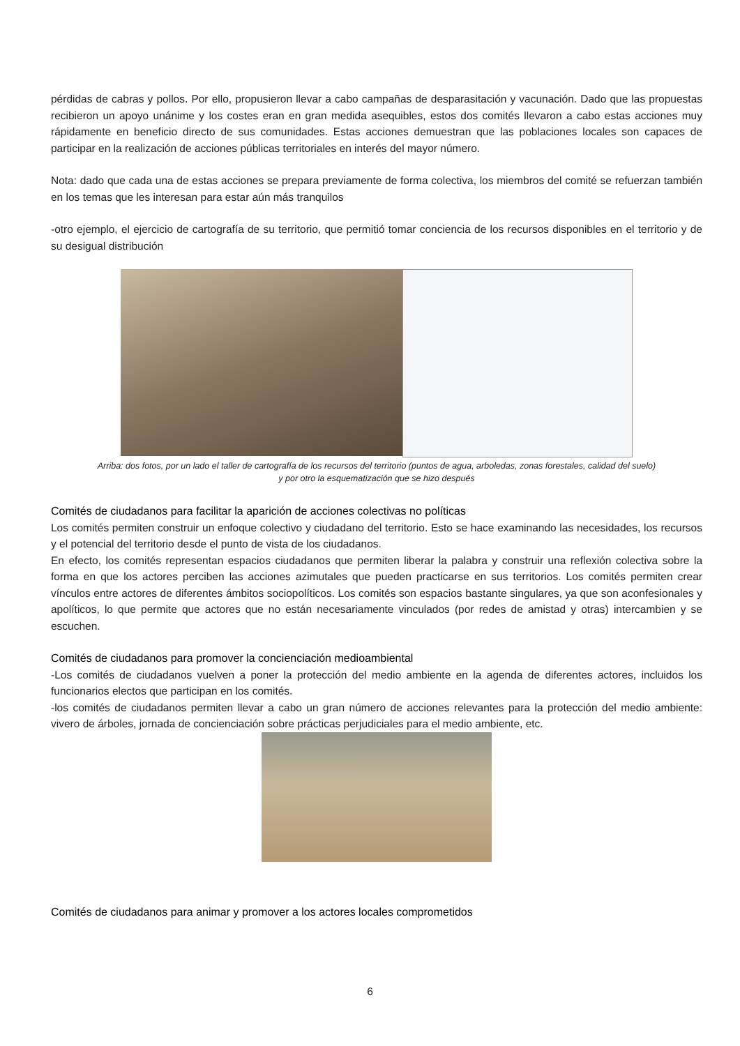pérdidas de cabras y pollos. Por ello, propusieron llevar a cabo campañas de desparasitación y vacunación. Dado que las propuestas recibieron un apoyo unánime y los costes eran en gran medida asequibles, estos dos comités llevaron a cabo estas acciones muy rápidamente en beneficio directo de sus comunidades. Estas acciones demuestran que las poblaciones locales son capaces de participar en la realización de acciones públicas territoriales en interés del mayor número.
Nota: dado que cada una de estas acciones se prepara previamente de forma colectiva, los miembros del comité se refuerzan también en los temas que les interesan para estar aún más tranquilos
-otro ejemplo, el ejercicio de cartografía de su territorio, que permitió tomar conciencia de los recursos disponibles en el territorio y de su desigual distribución
Arriba: dos fotos, por un lado el taller de cartografía de los recursos del territorio (puntos de agua, arboledas, zonas forestales, calidad del suelo)
y por otro la esquematización que se hizo después
Comités de ciudadanos para facilitar la aparición de acciones colectivas no políticas
Los comités permiten construir un enfoque colectivo y ciudadano del territorio. Esto se hace examinando las necesidades, los recursos y el potencial del territorio desde el punto de vista de los ciudadanos.
En efecto, los comités representan espacios ciudadanos que permiten liberar la palabra y construir una reflexión colectiva sobre la forma en que los actores perciben las acciones azimutales que pueden practicarse en sus territorios. Los comités permiten crear vínculos entre actores de diferentes ámbitos sociopolíticos. Los comités son espacios bastante singulares, ya que son aconfesionales y apolíticos, lo que permite que actores que no están necesariamente vinculados (por redes de amistad y otras) intercambien y se escuchen.
Comités de ciudadanos para promover la concienciación medioambiental
-Los comités de ciudadanos vuelven a poner la protección del medio ambiente en la agenda de diferentes actores, incluidos los funcionarios electos que participan en los comités.
-los comités de ciudadanos permiten llevar a cabo un gran número de acciones relevantes para la protección del medio ambiente: vivero de árboles, jornada de concienciación sobre prácticas perjudiciales para el medio ambiente, etc.
Comités de ciudadanos para animar y promover a los actores locales comprometidos
6